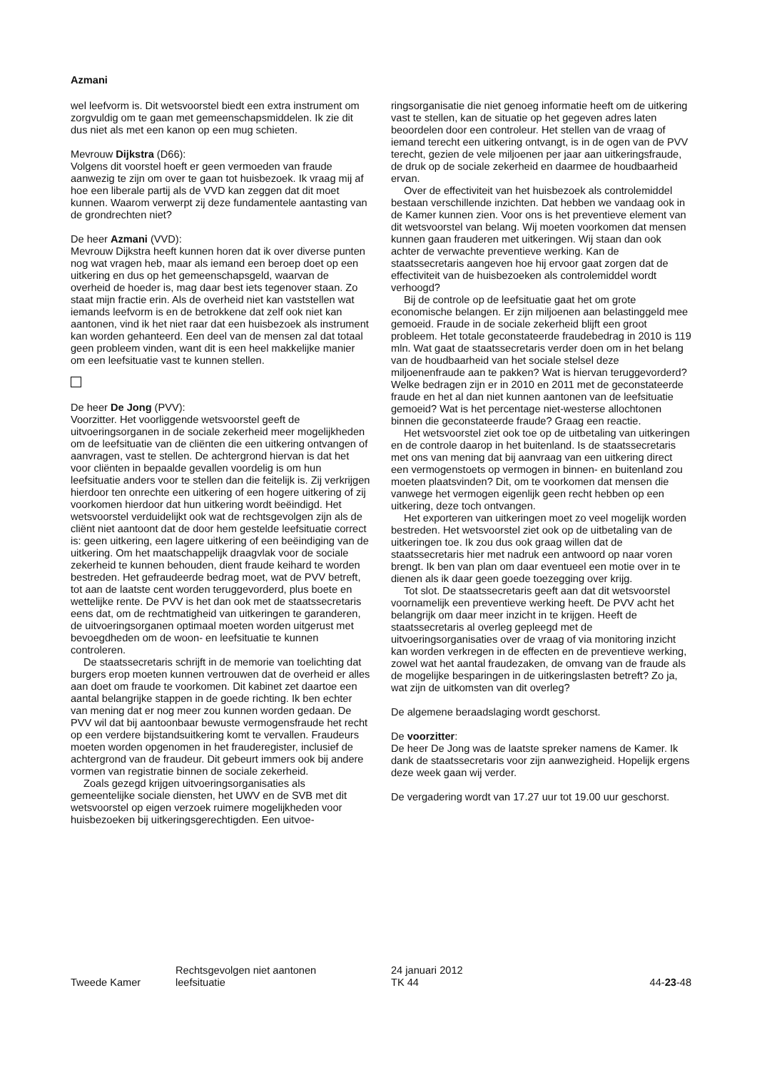Azmani
wel leefvorm is. Dit wetsvoorstel biedt een extra instrument om zorgvuldig om te gaan met gemeenschapsmiddelen. Ik zie dit dus niet als met een kanon op een mug schieten.
Mevrouw Dijkstra (D66):
Volgens dit voorstel hoeft er geen vermoeden van fraude aanwezig te zijn om over te gaan tot huisbezoek. Ik vraag mij af hoe een liberale partij als de VVD kan zeggen dat dit moet kunnen. Waarom verwerpt zij deze fundamentele aantasting van de grondrechten niet?
De heer Azmani (VVD):
Mevrouw Dijkstra heeft kunnen horen dat ik over diverse punten nog wat vragen heb, maar als iemand een beroep doet op een uitkering en dus op het gemeenschapsgeld, waarvan de overheid de hoeder is, mag daar best iets tegenover staan. Zo staat mijn fractie erin. Als de overheid niet kan vaststellen wat iemands leefvorm is en de betrokkene dat zelf ook niet kan aantonen, vind ik het niet raar dat een huisbezoek als instrument kan worden gehanteerd. Een deel van de mensen zal dat totaal geen probleem vinden, want dit is een heel makkelijke manier om een leefsituatie vast te kunnen stellen.
De heer De Jong (PVV):
Voorzitter. Het voorliggende wetsvoorstel geeft de uitvoeringsorganen in de sociale zekerheid meer mogelijkheden om de leefsituatie van de cliënten die een uitkering ontvangen of aanvragen, vast te stellen. De achtergrond hiervan is dat het voor cliënten in bepaalde gevallen voordelig is om hun leefsituatie anders voor te stellen dan die feitelijk is. Zij verkrijgen hierdoor ten onrechte een uitkering of een hogere uitkering of zij voorkomen hierdoor dat hun uitkering wordt beëindigd. Het wetsvoorstel verduidelijkt ook wat de rechtsgevolgen zijn als de cliënt niet aantoont dat de door hem gestelde leefsituatie correct is: geen uitkering, een lagere uitkering of een beëindiging van de uitkering. Om het maatschappelijk draagvlak voor de sociale zekerheid te kunnen behouden, dient fraude keihard te worden bestreden. Het gefraudeerde bedrag moet, wat de PVV betreft, tot aan de laatste cent worden teruggevorderd, plus boete en wettelijke rente. De PVV is het dan ook met de staatssecretaris eens dat, om de rechtmatigheid van uitkeringen te garanderen, de uitvoeringsorganen optimaal moeten worden uitgerust met bevoegdheden om de woon- en leefsituatie te kunnen controleren.
De staatssecretaris schrijft in de memorie van toelichting dat burgers erop moeten kunnen vertrouwen dat de overheid er alles aan doet om fraude te voorkomen. Dit kabinet zet daartoe een aantal belangrijke stappen in de goede richting. Ik ben echter van mening dat er nog meer zou kunnen worden gedaan. De PVV wil dat bij aantoonbaar bewuste vermogensfraude het recht op een verdere bijstandsuitkering komt te vervallen. Fraudeurs moeten worden opgenomen in het frauderegister, inclusief de achtergrond van de fraudeur. Dit gebeurt immers ook bij andere vormen van registratie binnen de sociale zekerheid.
Zoals gezegd krijgen uitvoeringsorganisaties als gemeentelijke sociale diensten, het UWV en de SVB met dit wetsvoorstel op eigen verzoek ruimere mogelijkheden voor huisbezoeken bij uitkeringsgerechtigden. Een uitvoe-
ringsorganisatie die niet genoeg informatie heeft om de uitkering vast te stellen, kan de situatie op het gegeven adres laten beoordelen door een controleur. Het stellen van de vraag of iemand terecht een uitkering ontvangt, is in de ogen van de PVV terecht, gezien de vele miljoenen per jaar aan uitkeringsfraude, de druk op de sociale zekerheid en daarmee de houdbaarheid ervan.
Over de effectiviteit van het huisbezoek als controlemiddel bestaan verschillende inzichten. Dat hebben we vandaag ook in de Kamer kunnen zien. Voor ons is het preventieve element van dit wetsvoorstel van belang. Wij moeten voorkomen dat mensen kunnen gaan frauderen met uitkeringen. Wij staan dan ook achter de verwachte preventieve werking. Kan de staatssecretaris aangeven hoe hij ervoor gaat zorgen dat de effectiviteit van de huisbezoeken als controlemiddel wordt verhoogd?
Bij de controle op de leefsituatie gaat het om grote economische belangen. Er zijn miljoenen aan belastinggeld mee gemoeid. Fraude in de sociale zekerheid blijft een groot probleem. Het totale geconstateerde fraudebedrag in 2010 is 119 mln. Wat gaat de staatssecretaris verder doen om in het belang van de houdbaarheid van het sociale stelsel deze miljoenenfraude aan te pakken? Wat is hiervan teruggevorderd? Welke bedragen zijn er in 2010 en 2011 met de geconstateerde fraude en het al dan niet kunnen aantonen van de leefsituatie gemoeid? Wat is het percentage niet-westerse allochtonen binnen die geconstateerde fraude? Graag een reactie.
Het wetsvoorstel ziet ook toe op de uitbetaling van uitkeringen en de controle daarop in het buitenland. Is de staatssecretaris met ons van mening dat bij aanvraag van een uitkering direct een vermogenstoets op vermogen in binnen- en buitenland zou moeten plaatsvinden? Dit, om te voorkomen dat mensen die vanwege het vermogen eigenlijk geen recht hebben op een uitkering, deze toch ontvangen.
Het exporteren van uitkeringen moet zo veel mogelijk worden bestreden. Het wetsvoorstel ziet ook op de uitbetaling van de uitkeringen toe. Ik zou dus ook graag willen dat de staatssecretaris hier met nadruk een antwoord op naar voren brengt. Ik ben van plan om daar eventueel een motie over in te dienen als ik daar geen goede toezegging over krijg.
Tot slot. De staatssecretaris geeft aan dat dit wetsvoorstel voornamelijk een preventieve werking heeft. De PVV acht het belangrijk om daar meer inzicht in te krijgen. Heeft de staatssecretaris al overleg gepleegd met de uitvoeringsorganisaties over de vraag of via monitoring inzicht kan worden verkregen in de effecten en de preventieve werking, zowel wat het aantal fraudezaken, de omvang van de fraude als de mogelijke besparingen in de uitkeringslasten betreft? Zo ja, wat zijn de uitkomsten van dit overleg?
De algemene beraadslaging wordt geschorst.
De voorzitter:
De heer De Jong was de laatste spreker namens de Kamer. Ik dank de staatssecretaris voor zijn aanwezigheid. Hopelijk ergens deze week gaan wij verder.
De vergadering wordt van 17.27 uur tot 19.00 uur geschorst.
Tweede Kamer
Rechtsgevolgen niet aantonen
leefsituatie
24 januari 2012
TK 44
44-23-48